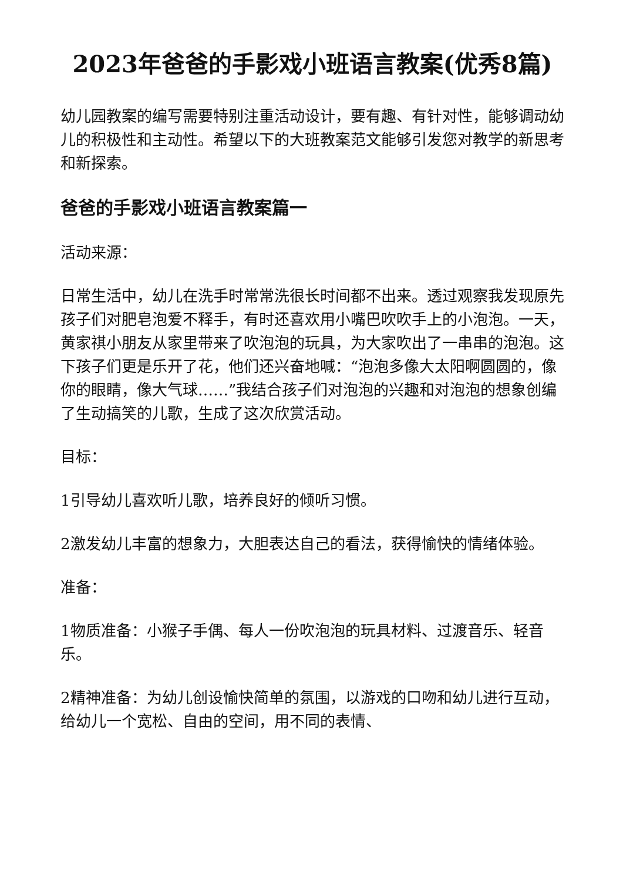2023年爸爸的手影戏小班语言教案(优秀8篇)
幼儿园教案的编写需要特别注重活动设计，要有趣、有针对性，能够调动幼儿的积极性和主动性。希望以下的大班教案范文能够引发您对教学的新思考和新探索。
爸爸的手影戏小班语言教案篇一
活动来源：
日常生活中，幼儿在洗手时常常洗很长时间都不出来。透过观察我发现原先孩子们对肥皂泡爱不释手，有时还喜欢用小嘴巴吹吹手上的小泡泡。一天，黄家祺小朋友从家里带来了吹泡泡的玩具，为大家吹出了一串串的泡泡。这下孩子们更是乐开了花，他们还兴奋地喊：“泡泡多像大太阳啊圆圆的，像你的眼睛，像大气球……”我结合孩子们对泡泡的兴趣和对泡泡的想象创编了生动搞笑的儿歌，生成了这次欣赏活动。
目标：
1引导幼儿喜欢听儿歌，培养良好的倾听习惯。
2激发幼儿丰富的想象力，大胆表达自己的看法，获得愉快的情绪体验。
准备：
1物质准备：小猴子手偶、每人一份吹泡泡的玩具材料、过渡音乐、轻音乐。
2精神准备：为幼儿创设愉快简单的氛围，以游戏的口吻和幼儿进行互动，给幼儿一个宽松、自由的空间，用不同的表情、